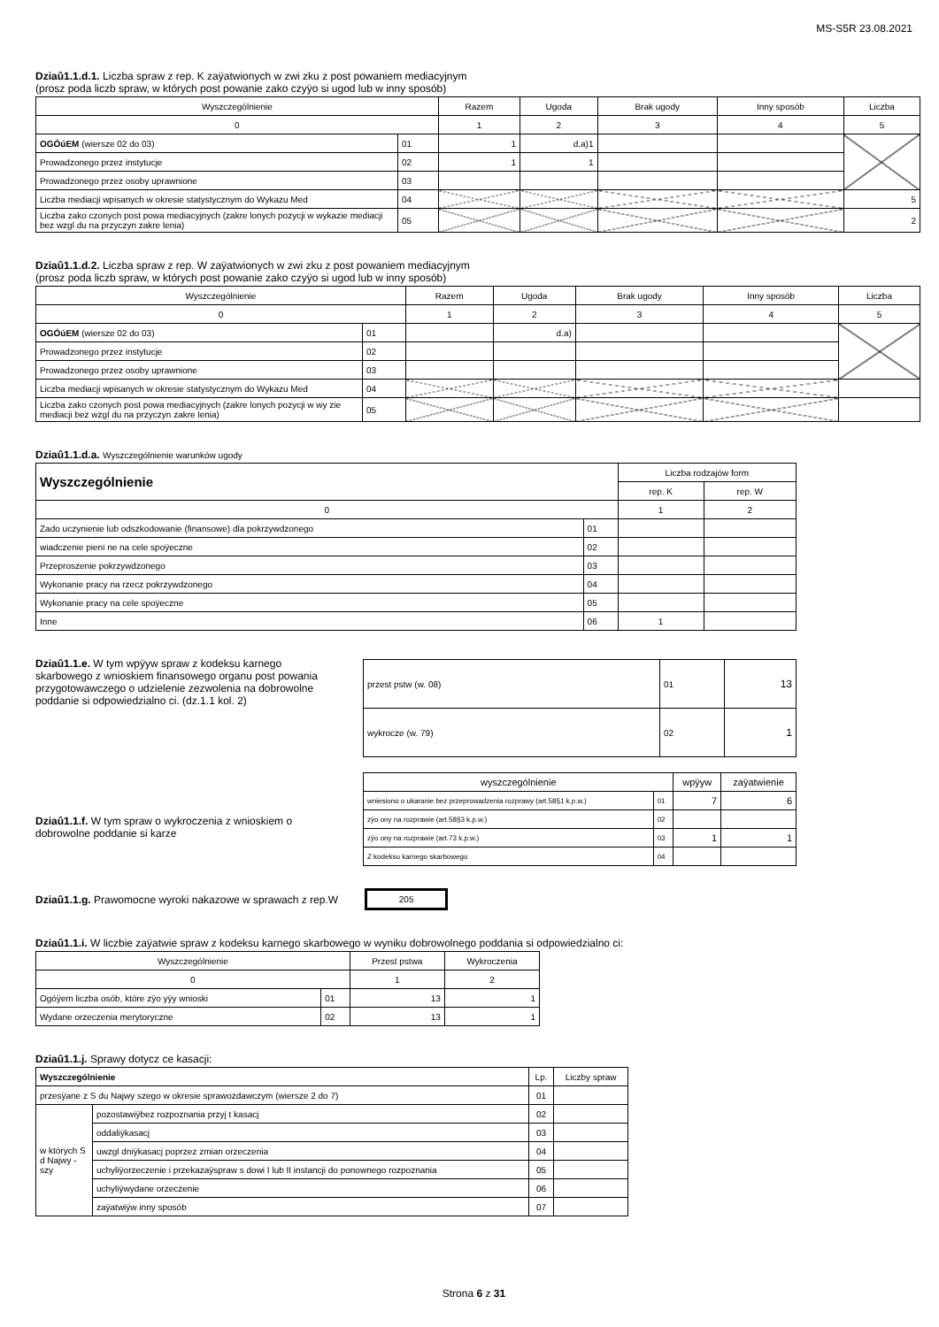MS-S5R 23.08.2021
Dziaû1.1.d.1. Liczba spraw z rep. K zaÿatwionych w zwi zku z post powaniem mediacyjnym
(prosz poda liczb spraw, w których post powanie zako czyÿo si ugod lub w inny sposób)
| Wyszczególnienie | | Razem | Ugoda | Brak ugody | Inny sposób | Liczba |
| --- | --- | --- | --- | --- | --- | --- |
| 0 | | 1 | 2 | 3 | 4 | 5 |
| OGÓúEM (wiersze 02 do 03) | 01 | 1 | d.a)1 | | | |
| Prowadzonego przez instytucje | 02 | 1 | 1 | | | |
| Prowadzonego przez osoby uprawnione | 03 | | | | | |
| Liczba mediacji wpisanych w okresie statystycznym do Wykazu Med | 04 | | | | | 5 |
| Liczba zako czonych post powa mediacyjnych (zakre lonych pozycji w wykazie mediacji bez wzgl du na przyczyn zakre lenia) | 05 | | | | | 2 |
Dziaû1.1.d.2. Liczba spraw z rep. W zaÿatwionych w zwi zku z post powaniem mediacyjnym
(prosz poda liczb spraw, w których post powanie zako czyÿo si ugod lub w inny sposób)
| Wyszczególnienie | | Razem | Ugoda | Brak ugody | Inny sposób | Liczba |
| --- | --- | --- | --- | --- | --- | --- |
| 0 | | 1 | 2 | 3 | 4 | 5 |
| OGÓúEM (wiersze 02 do 03) | 01 | | d.a) | | | |
| Prowadzonego przez instytucje | 02 | | | | | |
| Prowadzonego przez osoby uprawnione | 03 | | | | | |
| Liczba mediacji wpisanych w okresie statystycznym do Wykazu Med | 04 | | | | | |
| Liczba zako czonych post powa mediacyjnych (zakre lonych pozycji w wy zie mediacji bez wzgl du na przyczyn zakre lenia) | 05 | | | | | |
Dziaû1.1.d.a. Wyszczególnienie warunków ugody
| Wyszczególnienie | | Liczba rodzajów form | |
| --- | --- | --- | --- |
| | | rep. K | rep. W |
| 0 | | 1 | 2 |
| Zado uczynienie lub odszkodowanie (finansowe) dla pokrzywdzonego | 01 | | |
| wiadczenie pieni ne na cele spoÿeczne | 02 | | |
| Przeproszenie pokrzywdzonego | 03 | | |
| Wykonanie pracy na rzecz pokrzywdzonego | 04 | | |
| Wykonanie pracy na cele spoÿeczne | 05 | | |
| Inne | 06 | 1 | |
Dziaû1.1.e. W tym wpÿyw spraw z kodeksu karnego skarbowego z wnioskiem finansowego organu post powania przygotowawczego o udzielenie zezwolenia na dobrowolne poddanie si odpowiedzialno ci. (dz.1.1 kol. 2)
| przest pstw (w. 08) | 01 | 13 |
| wykrocze (w. 79) | 02 | 1 |
Dziaû1.1.f. W tym spraw o wykroczenia z wnioskiem o dobrowolne poddanie si karze
| wyszczególnienie | | wpÿyw | zaÿatwienie |
| --- | --- | --- | --- |
| wniesiono o ukaranie bez przeprowadzenia rozprawy (art.58§1 k.p.w.) | 01 | 7 | 6 |
| zÿo ony na rozprawie (art.58§3 k.p.w.) | 02 | | |
| zÿo ony na rozprawie (art.73 k.p.w.) | 03 | 1 | 1 |
| Z kodeksu karnego skarbowego | 04 | | |
Dziaû1.1.g. Prawomocne wyroki nakazowe w sprawach z rep.W
205
Dziaû1.1.i. W liczbie zaÿatwie spraw z kodeksu karnego skarbowego w wyniku dobrowolnego poddania si odpowiedzialno ci:
| Wyszczególnienie | | Przest pstwa | Wykroczenia |
| --- | --- | --- | --- |
| 0 | | 1 | 2 |
| Ogóÿem liczba osób, które zÿo yÿy wnioski | 01 | 13 | 1 |
| Wydane orzeczenia merytoryczne | 02 | 13 | 1 |
Dziaû1.1.j. Sprawy dotycz ce kasacji:
| Wyszczególnienie | | Lp. | Liczby spraw |
| --- | --- | --- | --- |
| przesÿane z S du Najwy szego w okresie sprawozdawczym (wiersze 2 do 7) | | 01 | |
| w których S d Najwy - szy | pozostawiÿbez rozpoznania przyj t kasacj | 02 | |
| | oddaliÿkasacj | 03 | |
| | uwzgl dniÿkasacj poprzez zmian orzeczenia | 04 | |
| | uchyliÿorzeczenie i przekazaÿspraw s dowi I lub II instancji do ponownego rozpoznania | 05 | |
| | uchyliÿwydane orzeczenie | 06 | |
| | zaÿatwiÿw inny sposób | 07 | |
Strona 6 z 31